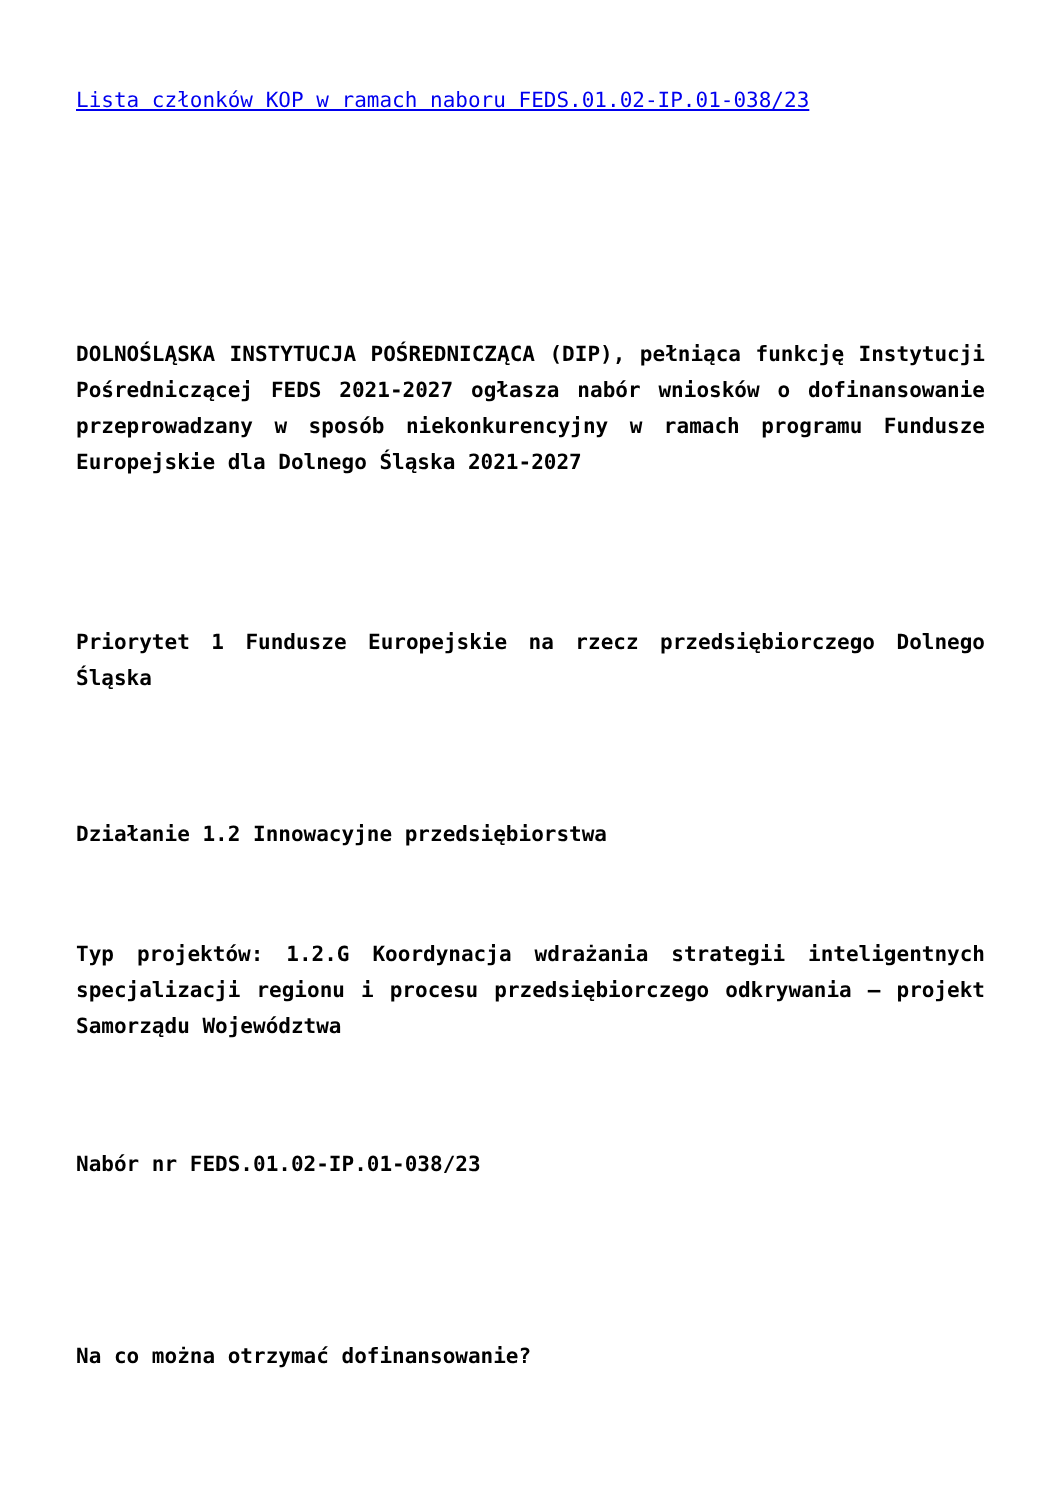Lista członków KOP w ramach naboru FEDS.01.02-IP.01-038/23
DOLNOŚLĄSKA INSTYTUCJA POŚREDNICZĄCA (DIP), pełniąca funkcję Instytucji Pośredniczącej FEDS 2021-2027 ogłasza nabór wniosków o dofinansowanie przeprowadzany w sposób niekonkurencyjny w ramach programu Fundusze Europejskie dla Dolnego Śląska 2021-2027
Priorytet 1 Fundusze Europejskie na rzecz przedsiębiorczego Dolnego Śląska
Działanie 1.2 Innowacyjne przedsiębiorstwa
Typ projektów: 1.2.G Koordynacja wdrażania strategii inteligentnych specjalizacji regionu i procesu przedsiębiorczego odkrywania – projekt Samorządu Województwa
Nabór nr FEDS.01.02-IP.01-038/23
Na co można otrzymać dofinansowanie?